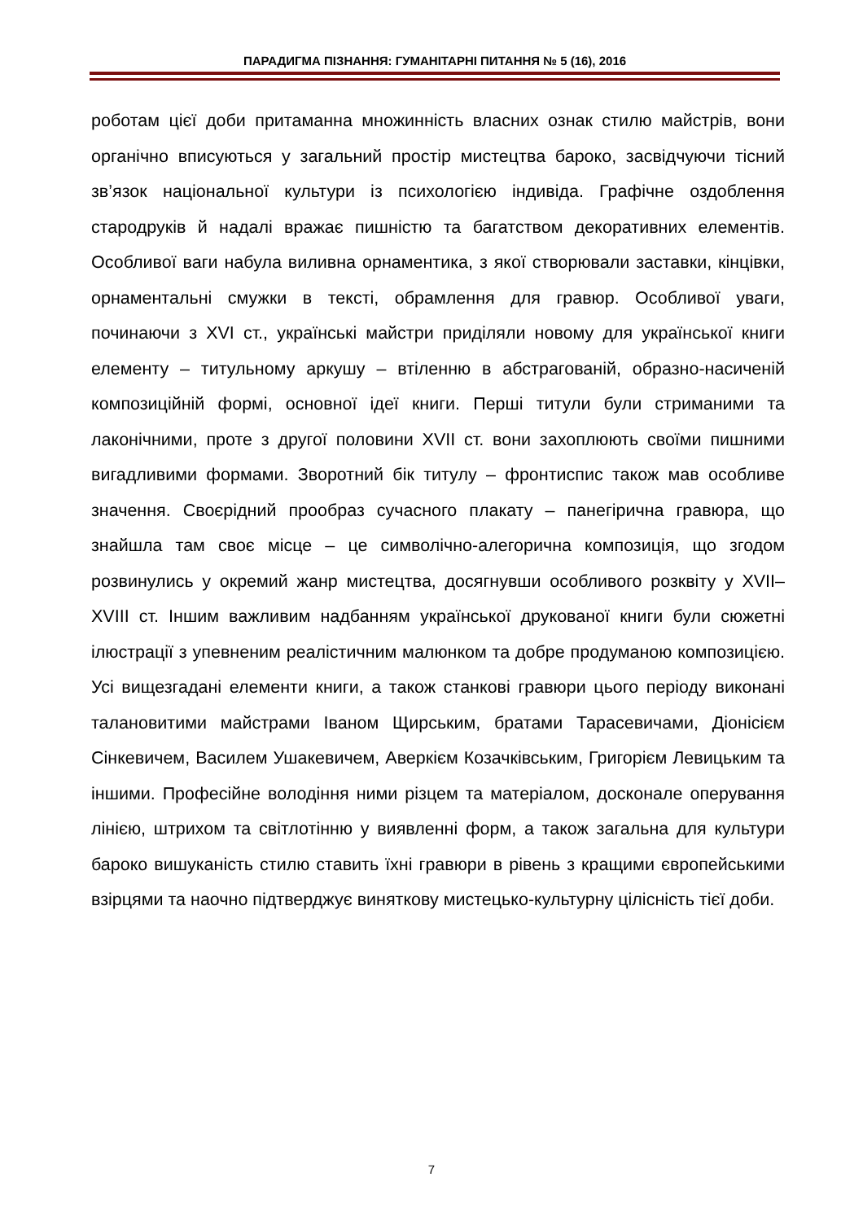ПАРАДИГМА ПІЗНАННЯ: ГУМАНІТАРНІ ПИТАННЯ № 5 (16), 2016
роботам цієї доби притаманна множинність власних ознак стилю майстрів, вони органічно вписуються у загальний простір мистецтва бароко, засвідчуючи тісний зв’язок національної культури із психологією індивіда. Графічне оздоблення стародруків й надалі вражає пишністю та багатством декоративних елементів. Особливої ваги набула виливна орнаментика, з якої створювали заставки, кінцівки, орнаментальні смужки в тексті, обрамлення для гравюр. Особливої уваги, починаючи з XVI ст., українські майстри приділяли новому для української книги елементу – титульному аркушу – втіленню в абстрагованій, образно-насиченій композиційній формі, основної ідеї книги. Перші титули були стриманими та лаконічними, проте з другої половини XVII ст. вони захоплюють своїми пишними вигадливими формами. Зворотний бік титулу – фронтиспис також мав особливе значення. Своєрідний прообраз сучасного плакату – панегірична гравюра, що знайшла там своє місце – це символічно-алегорична композиція, що згодом розвинулись у окремий жанр мистецтва, досягнувши особливого розквіту у XVII–XVIII ст. Іншим важливим надбанням української друкованої книги були сюжетні ілюстрації з упевненим реалістичним малюнком та добре продуманою композицією. Усі вищезгадані елементи книги, а також станкові гравюри цього періоду виконані талановитими майстрами Іваном Щирським, братами Тарасевичами, Діонісієм Сінкевичем, Василем Ушакевичем, Аверкієм Козачківським, Григорієм Левицьким та іншими. Професійне володіння ними різцем та матеріалом, досконале оперування лінією, штрихом та світлотінню у виявленні форм, а також загальна для культури бароко вишуканість стилю ставить їхні гравюри в рівень з кращими європейськими взірцями та наочно підтверджує виняткову мистецько-культурну цілісність тієї доби.
7